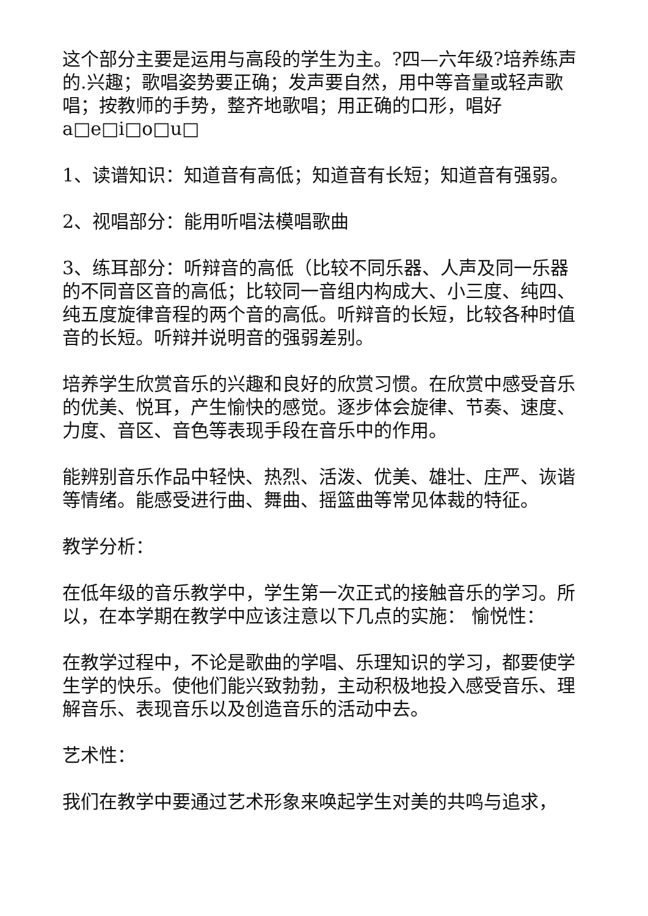这个部分主要是运用与高段的学生为主。?四—六年级?培养练声的.兴趣；歌唱姿势要正确；发声要自然，用中等音量或轻声歌唱；按教师的手势，整齐地歌唱；用正确的口形，唱好a□e□i□o□u□
1、读谱知识：知道音有高低；知道音有长短；知道音有强弱。
2、视唱部分：能用听唱法模唱歌曲
3、练耳部分：听辩音的高低（比较不同乐器、人声及同一乐器的不同音区音的高低；比较同一音组内构成大、小三度、纯四、纯五度旋律音程的两个音的高低。听辩音的长短，比较各种时值音的长短。听辩并说明音的强弱差别。
培养学生欣赏音乐的兴趣和良好的欣赏习惯。在欣赏中感受音乐的优美、悦耳，产生愉快的感觉。逐步体会旋律、节奏、速度、力度、音区、音色等表现手段在音乐中的作用。
能辨别音乐作品中轻快、热烈、活泼、优美、雄壮、庄严、诙谐等情绪。能感受进行曲、舞曲、摇篮曲等常见体裁的特征。
教学分析：
在低年级的音乐教学中，学生第一次正式的接触音乐的学习。所以，在本学期在教学中应该注意以下几点的实施： 愉悦性：
在教学过程中，不论是歌曲的学唱、乐理知识的学习，都要使学生学的快乐。使他们能兴致勃勃，主动积极地投入感受音乐、理解音乐、表现音乐以及创造音乐的活动中去。
艺术性：
我们在教学中要通过艺术形象来唤起学生对美的共鸣与追求，